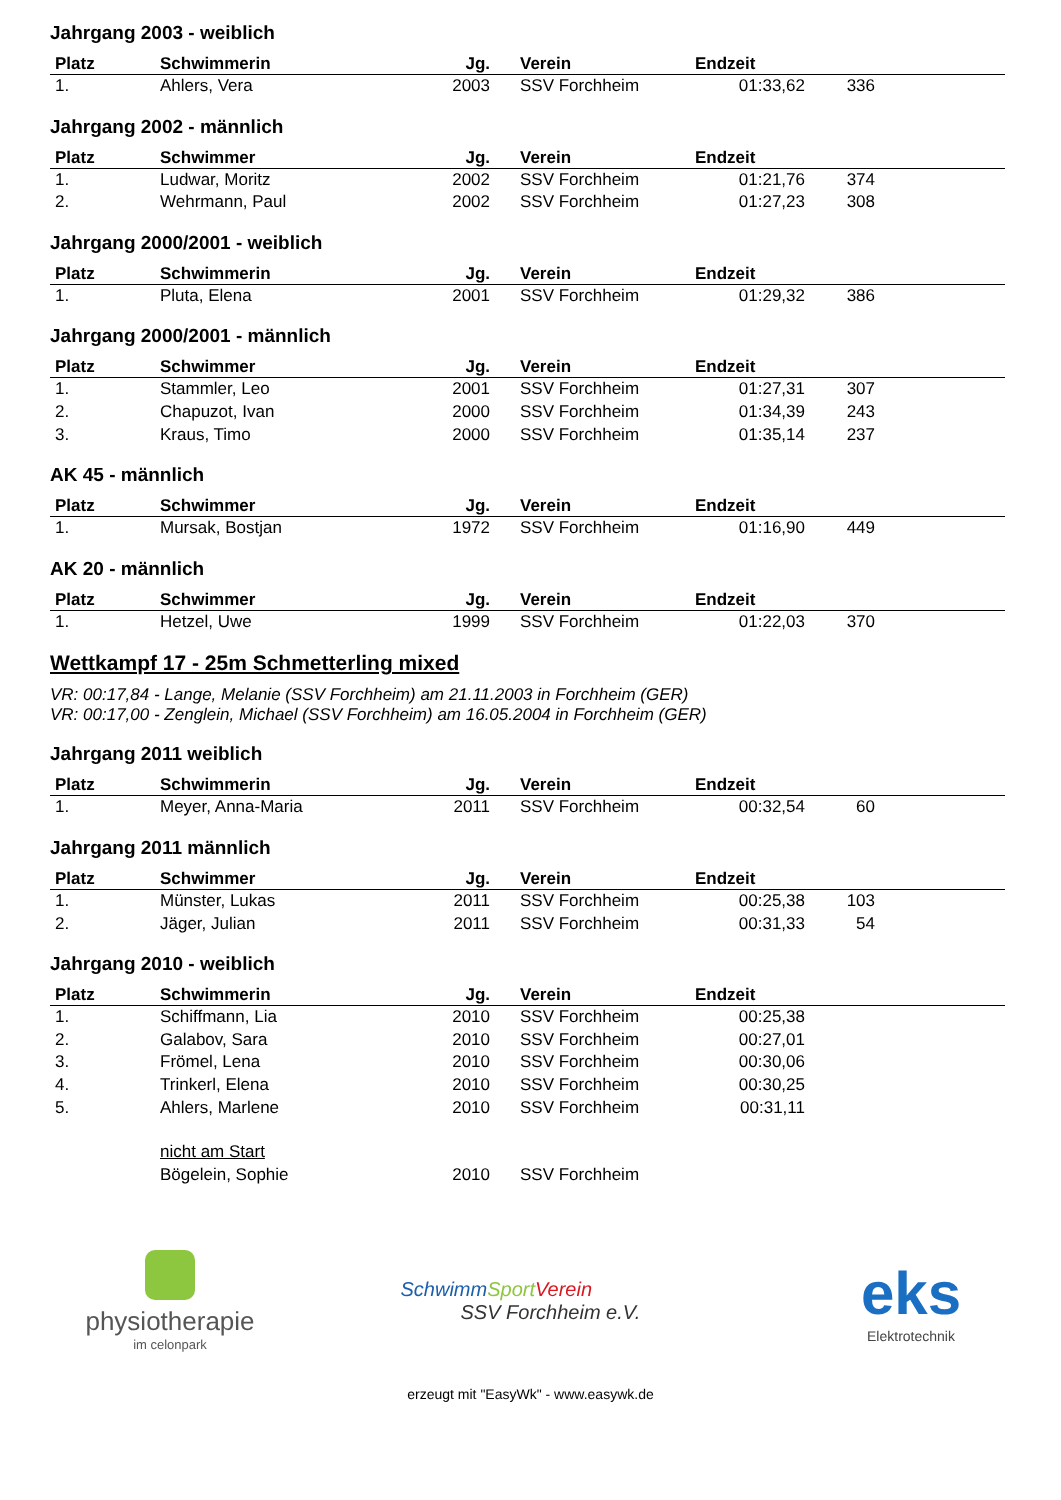Jahrgang 2003 - weiblich
| Platz | Schwimmerin | Jg. | Verein | Endzeit | | |
| --- | --- | --- | --- | --- | --- | --- |
| 1. | Ahlers, Vera | 2003 | SSV Forchheim | 01:33,62 | 336 | |
Jahrgang 2002 - männlich
| Platz | Schwimmer | Jg. | Verein | Endzeit | | |
| --- | --- | --- | --- | --- | --- | --- |
| 1. | Ludwar, Moritz | 2002 | SSV Forchheim | 01:21,76 | 374 | |
| 2. | Wehrmann, Paul | 2002 | SSV Forchheim | 01:27,23 | 308 | |
Jahrgang 2000/2001 - weiblich
| Platz | Schwimmerin | Jg. | Verein | Endzeit | | |
| --- | --- | --- | --- | --- | --- | --- |
| 1. | Pluta, Elena | 2001 | SSV Forchheim | 01:29,32 | 386 | |
Jahrgang 2000/2001 - männlich
| Platz | Schwimmer | Jg. | Verein | Endzeit | | |
| --- | --- | --- | --- | --- | --- | --- |
| 1. | Stammler, Leo | 2001 | SSV Forchheim | 01:27,31 | 307 | |
| 2. | Chapuzot, Ivan | 2000 | SSV Forchheim | 01:34,39 | 243 | |
| 3. | Kraus, Timo | 2000 | SSV Forchheim | 01:35,14 | 237 | |
AK 45 - männlich
| Platz | Schwimmer | Jg. | Verein | Endzeit | | |
| --- | --- | --- | --- | --- | --- | --- |
| 1. | Mursak, Bostjan | 1972 | SSV Forchheim | 01:16,90 | 449 | |
AK 20 - männlich
| Platz | Schwimmer | Jg. | Verein | Endzeit | | |
| --- | --- | --- | --- | --- | --- | --- |
| 1. | Hetzel, Uwe | 1999 | SSV Forchheim | 01:22,03 | 370 | |
Wettkampf 17 - 25m Schmetterling mixed
VR: 00:17,84 - Lange, Melanie (SSV Forchheim) am 21.11.2003 in Forchheim (GER)
VR: 00:17,00 - Zenglein, Michael (SSV Forchheim) am 16.05.2004 in Forchheim (GER)
Jahrgang 2011 weiblich
| Platz | Schwimmerin | Jg. | Verein | Endzeit | | |
| --- | --- | --- | --- | --- | --- | --- |
| 1. | Meyer, Anna-Maria | 2011 | SSV Forchheim | 00:32,54 | 60 | |
Jahrgang 2011 männlich
| Platz | Schwimmer | Jg. | Verein | Endzeit | | |
| --- | --- | --- | --- | --- | --- | --- |
| 1. | Münster, Lukas | 2011 | SSV Forchheim | 00:25,38 | 103 | |
| 2. | Jäger, Julian | 2011 | SSV Forchheim | 00:31,33 | 54 | |
Jahrgang 2010 - weiblich
| Platz | Schwimmerin | Jg. | Verein | Endzeit | | |
| --- | --- | --- | --- | --- | --- | --- |
| 1. | Schiffmann, Lia | 2010 | SSV Forchheim | 00:25,38 | | |
| 2. | Galabov, Sara | 2010 | SSV Forchheim | 00:27,01 | | |
| 3. | Frömel, Lena | 2010 | SSV Forchheim | 00:30,06 | | |
| 4. | Trinkerl, Elena | 2010 | SSV Forchheim | 00:30,25 | | |
| 5. | Ahlers, Marlene | 2010 | SSV Forchheim | 00:31,11 | | |
| | nicht am Start | | | | | |
| | Bögelein, Sophie | 2010 | SSV Forchheim | | | |
physiotherapie
im celonpark
SchwimmSport Verein
SSV Forchheim e.V.
eks
Elektrotechnik
erzeugt mit "EasyWk" - www.easywk.de